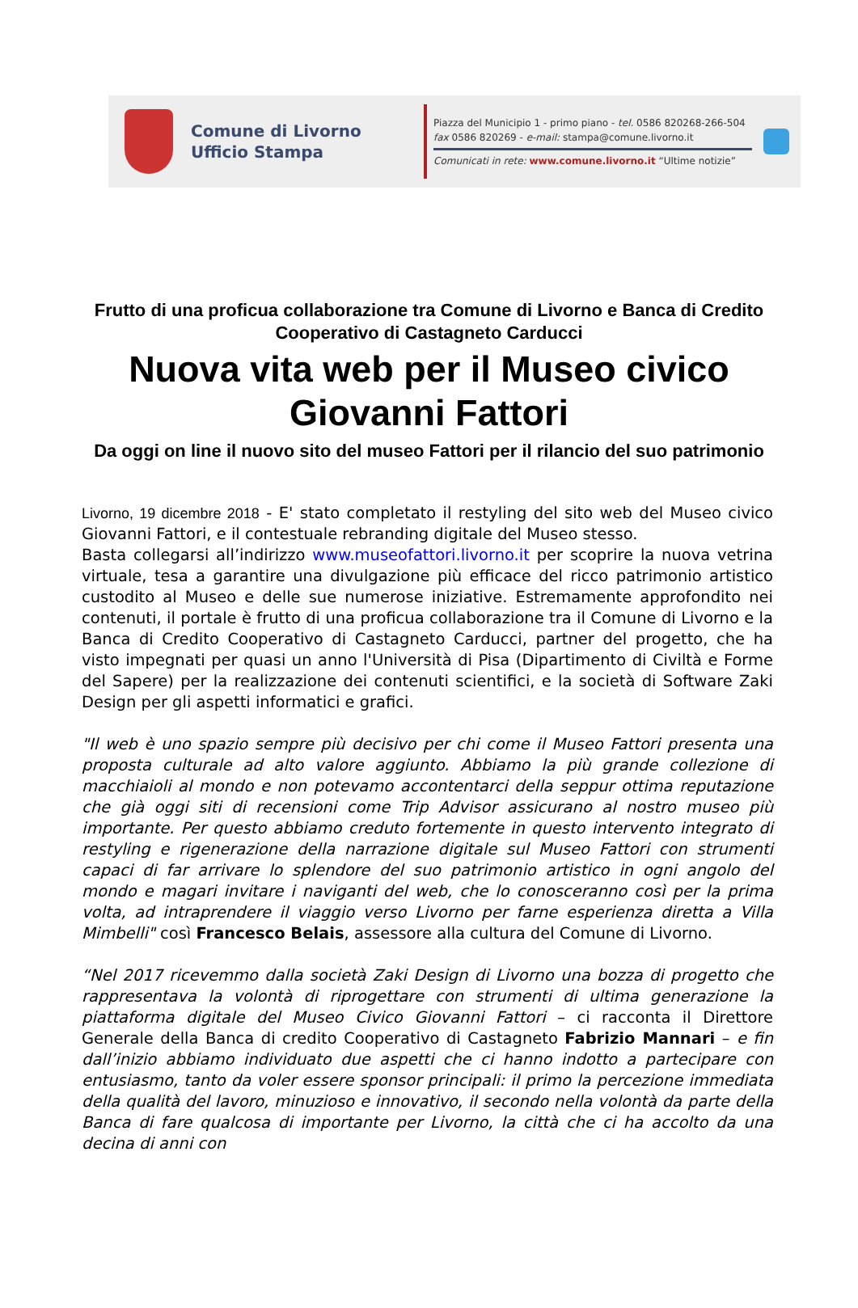Comune di Livorno
Ufficio Stampa
Piazza del Municipio 1 - primo piano - tel. 0586 820268-266-504
fax 0586 820269 - e-mail: stampa@comune.livorno.it
Comunicati in rete: www.comune.livorno.it “Ultime notizie”
Frutto di una proficua collaborazione tra Comune di Livorno e Banca di Credito Cooperativo di Castagneto Carducci
Nuova vita web per il Museo civico Giovanni Fattori
Da oggi on line il nuovo sito del museo Fattori per il rilancio del suo patrimonio
Livorno, 19 dicembre 2018 - E' stato completato il restyling del sito web del Museo civico Giovanni Fattori, e il contestuale rebranding digitale del Museo stesso.
Basta collegarsi all’indirizzo www.museofattori.livorno.it per scoprire la nuova vetrina virtuale, tesa a garantire una divulgazione più efficace del ricco patrimonio artistico custodito al Museo e delle sue numerose iniziative. Estremamente approfondito nei contenuti, il portale è frutto di una proficua collaborazione tra il Comune di Livorno e la Banca di Credito Cooperativo di Castagneto Carducci, partner del progetto, che ha visto impegnati per quasi un anno l'Università di Pisa (Dipartimento di Civiltà e Forme del Sapere) per la realizzazione dei contenuti scientifici, e la società di Software Zaki Design per gli aspetti informatici e grafici.
"Il web è uno spazio sempre più decisivo per chi come il Museo Fattori presenta una proposta culturale ad alto valore aggiunto. Abbiamo la più grande collezione di macchiaioli al mondo e non potevamo accontentarci della seppur ottima reputazione che già oggi siti di recensioni come Trip Advisor assicurano al nostro museo più importante. Per questo abbiamo creduto fortemente in questo intervento integrato di restyling e rigenerazione della narrazione digitale sul Museo Fattori con strumenti capaci di far arrivare lo splendore del suo patrimonio artistico in ogni angolo del mondo e magari invitare i naviganti del web, che lo conosceranno così per la prima volta, ad intraprendere il viaggio verso Livorno per farne esperienza diretta a Villa Mimbelli" così Francesco Belais, assessore alla cultura del Comune di Livorno.
“Nel 2017 ricevemmo dalla società Zaki Design di Livorno una bozza di progetto che rappresentava la volontà di riprogettare con strumenti di ultima generazione la piattaforma digitale del Museo Civico Giovanni Fattori – ci racconta il Direttore Generale della Banca di credito Cooperativo di Castagneto Fabrizio Mannari – e fin dall’inizio abbiamo individuato due aspetti che ci hanno indotto a partecipare con entusiasmo, tanto da voler essere sponsor principali: il primo la percezione immediata della qualità del lavoro, minuzioso e innovativo, il secondo nella volontà da parte della Banca di fare qualcosa di importante per Livorno, la città che ci ha accolto da una decina di anni con